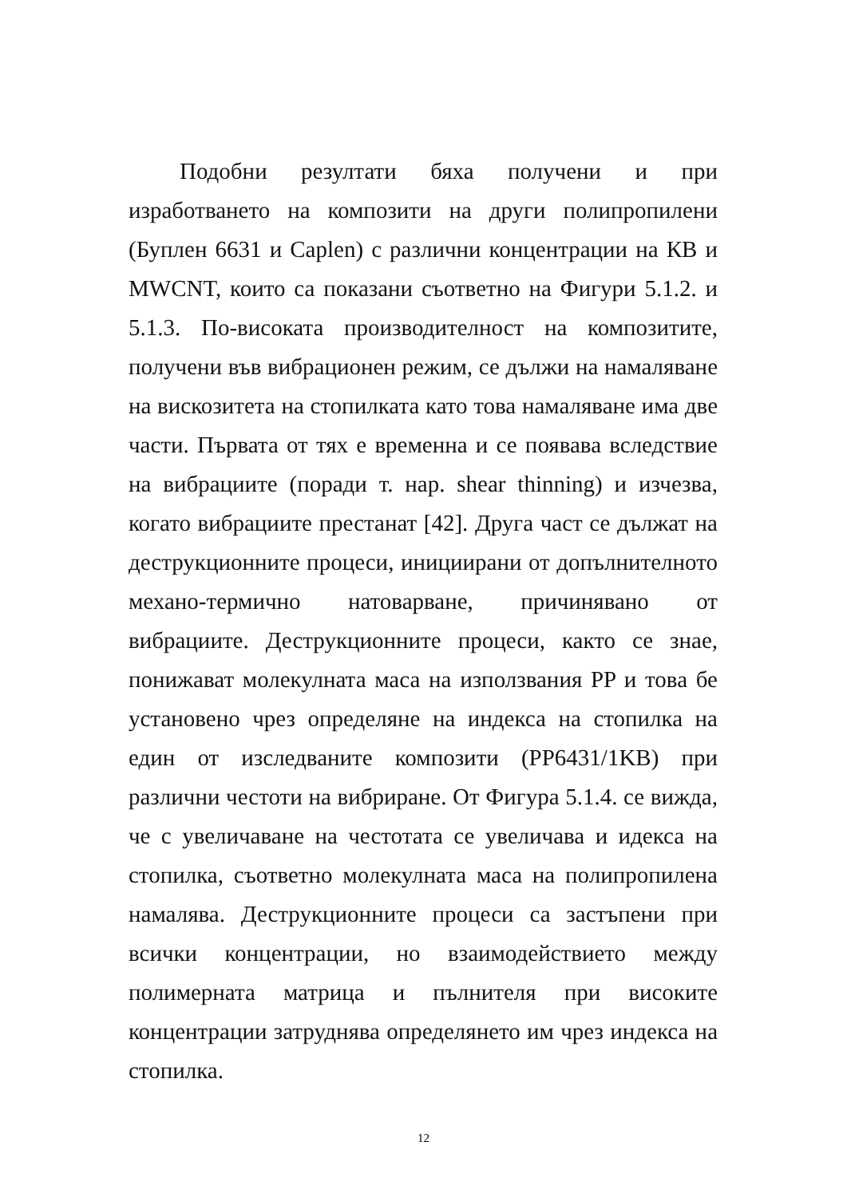Подобни резултати бяха получени и при изработването на композити на други полипропилени (Буплен 6631 и Caplen) с различни концентрации на КВ и MWCNT, които са показани съответно на Фигури 5.1.2. и 5.1.3. По-високата производителност на композитите, получени във вибрационен режим, се дължи на намаляване на вискозитета на стопилката като това намаляване има две части. Първата от тях е временна и се появава вследствие на вибрациите (поради т. нар. shear thinning) и изчезва, когато вибрациите престанат [42]. Друга част се дължат на деструкционните процеси, инициирани от допълнителното механо-термично натоварване, причинявано от вибрациите. Деструкционните процеси, както се знае, понижават молекулната маса на използвания PP и това бе установено чрез определяне на индекса на стопилка на един от изследваните композити (PP6431/1KB) при различни честоти на вибриране. От Фигура 5.1.4. се вижда, че с увеличаване на честотата се увеличава и идекса на стопилка, съответно молекулната маса на полипропилена намалява. Деструкционните процеси са застъпени при всички концентрации, но взаимодействието между полимерната матрица и пълнителя при високите концентрации затруднява определянето им чрез индекса на стопилка.
12